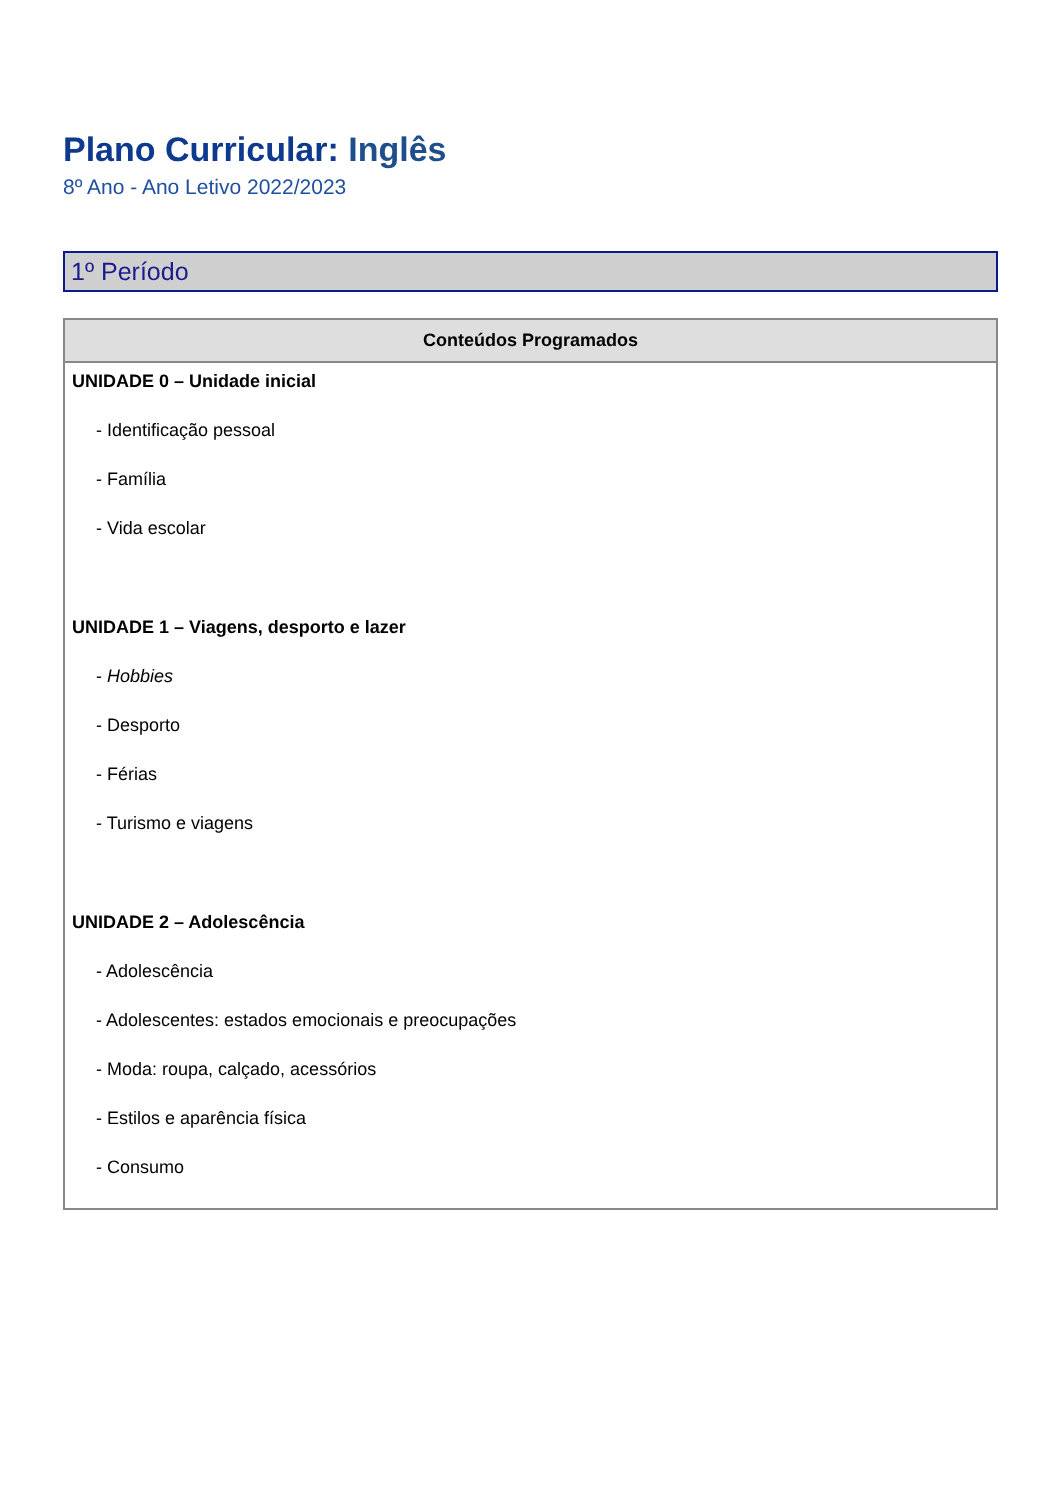Plano Curricular: Inglês
8º Ano - Ano Letivo 2022/2023
1º Período
| Conteúdos Programados |
| --- |
| UNIDADE 0 – Unidade inicial - Identificação pessoal - Família - Vida escolar UNIDADE 1 – Viagens, desporto e lazer - Hobbies - Desporto - Férias - Turismo e viagens UNIDADE 2 – Adolescência - Adolescência - Adolescentes: estados emocionais e preocupações - Moda: roupa, calçado, acessórios - Estilos e aparência física - Consumo |